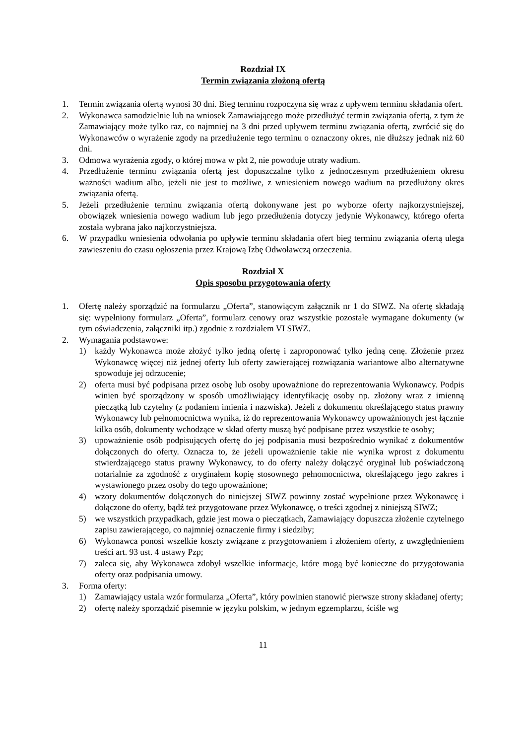Rozdział IX
Termin związania złożoną ofertą
1. Termin związania ofertą wynosi 30 dni. Bieg terminu rozpoczyna się wraz z upływem terminu składania ofert.
2. Wykonawca samodzielnie lub na wniosek Zamawiającego może przedłużyć termin związania ofertą, z tym że Zamawiający może tylko raz, co najmniej na 3 dni przed upływem terminu związania ofertą, zwrócić się do Wykonawców o wyrażenie zgody na przedłużenie tego terminu o oznaczony okres, nie dłuższy jednak niż 60 dni.
3. Odmowa wyrażenia zgody, o której mowa w pkt 2, nie powoduje utraty wadium.
4. Przedłużenie terminu związania ofertą jest dopuszczalne tylko z jednoczesnym przedłużeniem okresu ważności wadium albo, jeżeli nie jest to możliwe, z wniesieniem nowego wadium na przedłużony okres związania ofertą.
5. Jeżeli przedłużenie terminu związania ofertą dokonywane jest po wyborze oferty najkorzystniejszej, obowiązek wniesienia nowego wadium lub jego przedłużenia dotyczy jedynie Wykonawcy, którego oferta została wybrana jako najkorzystniejsza.
6. W przypadku wniesienia odwołania po upływie terminu składania ofert bieg terminu związania ofertą ulega zawieszeniu do czasu ogłoszenia przez Krajową Izbę Odwoławczą orzeczenia.
Rozdział X
Opis sposobu przygotowania oferty
1. Ofertę należy sporządzić na formularzu „Oferta”, stanowiącym załącznik nr 1 do SIWZ. Na ofertę składają się: wypełniony formularz „Oferta”, formularz cenowy oraz wszystkie pozostałe wymagane dokumenty (w tym oświadczenia, załączniki itp.) zgodnie z rozdziałem VI SIWZ.
2. Wymagania podstawowe:
1) każdy Wykonawca może złożyć tylko jedną ofertę i zaproponować tylko jedną cenę. Złożenie przez Wykonawcę więcej niż jednej oferty lub oferty zawierającej rozwiązania wariantowe albo alternatywne spowoduje jej odrzucenie;
2) oferta musi być podpisana przez osobę lub osoby upoważnione do reprezentowania Wykonawcy. Podpis winien być sporządzony w sposób umożliwiający identyfikację osoby np. złożony wraz z imienną pieczątką lub czytelny (z podaniem imienia i nazwiska). Jeżeli z dokumentu określającego status prawny Wykonawcy lub pełnomocnictwa wynika, iż do reprezentowania Wykonawcy upoważnionych jest łącznie kilka osób, dokumenty wchodzące w skład oferty muszą być podpisane przez wszystkie te osoby;
3) upoważnienie osób podpisujących ofertę do jej podpisania musi bezpośrednio wynikać z dokumentów dołączonych do oferty. Oznacza to, że jeżeli upoważnienie takie nie wynika wprost z dokumentu stwierdzającego status prawny Wykonawcy, to do oferty należy dołączyć oryginał lub poświadczoną notarialnie za zgodność z oryginałem kopię stosownego pełnomocnictwa, określającego jego zakres i wystawionego przez osoby do tego upoważnione;
4) wzory dokumentów dołączonych do niniejszej SIWZ powinny zostać wypełnione przez Wykonawcę i dołączone do oferty, bądź też przygotowane przez Wykonawcę, o treści zgodnej z niniejszą SIWZ;
5) we wszystkich przypadkach, gdzie jest mowa o pieczątkach, Zamawiający dopuszcza złożenie czytelnego zapisu zawierającego, co najmniej oznaczenie firmy i siedziby;
6) Wykonawca ponosi wszelkie koszty związane z przygotowaniem i złożeniem oferty, z uwzględnieniem treści art. 93 ust. 4 ustawy Pzp;
7) zaleca się, aby Wykonawca zdobył wszelkie informacje, które mogą być konieczne do przygotowania oferty oraz podpisania umowy.
3. Forma oferty:
1) Zamawiający ustala wzór formularza „Oferta”, który powinien stanowić pierwsze strony składanej oferty;
2) ofertę należy sporządzić pisemnie w języku polskim, w jednym egzemplarzu, ściśle wg
11